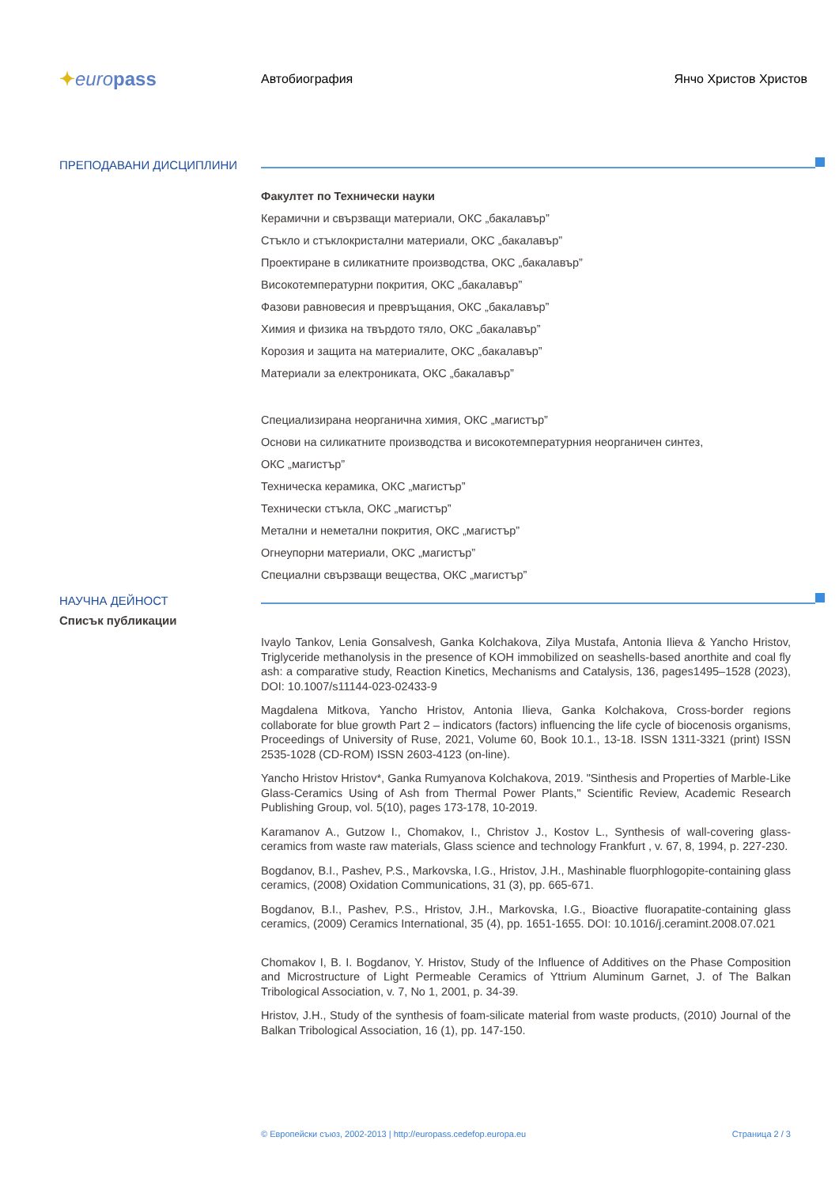✦europass
Автобиография Янчо Христов Христов
ПРЕПОДАВАНИ ДИСЦИПЛИНИ
Факултет по Технически науки
Керамични и свързващи материали, ОКС „бакалавър”
Стъкло и стъклокристални материали, ОКС „бакалавър”
Проектиране в силикатните производства, ОКС „бакалавър”
Високотемпературни покрития, ОКС „бакалавър”
Фазови равновесия и превръщания, ОКС „бакалавър”
Химия и физика на твърдото тяло, ОКС „бакалавър”
Корозия и защита на материалите, ОКС „бакалавър”
Материали за електрониката, ОКС „бакалавър”
Специализирана неорганична химия, ОКС „магистър”
Основи на силикатните производства и високотемпературния неорганичен синтез,
ОКС „магистър”
Техническа керамика, ОКС „магистър”
Технически стъкла, ОКС „магистър”
Метални и неметални покрития, ОКС „магистър”
Огнеупорни материали, ОКС „магистър”
Специални свързващи вещества, ОКС „магистър”
НАУЧНА ДЕЙНОСТ
Списък публикации
Ivaylo Tankov, Lenia Gonsalvesh, Ganka Kolchakova, Zilya Mustafa, Antonia Ilieva & Yancho Hristov, Triglyceride methanolysis in the presence of KOH immobilized on seashells-based anorthite and coal fly ash: a comparative study, Reaction Kinetics, Mechanisms and Catalysis, 136, pages1495–1528 (2023), DOI: 10.1007/s11144-023-02433-9
Magdalena Mitkova, Yancho Hristov, Antonia Ilieva, Ganka Kolchakova, Cross-border regions collaborate for blue growth Part 2 – indicators (factors) influencing the life cycle of biocenosis organisms, Proceedings of University of Ruse, 2021, Volume 60, Book 10.1., 13-18. ISSN 1311-3321 (print) ISSN 2535-1028 (CD-ROM) ISSN 2603-4123 (on-line).
Yancho Hristov Hristov*, Ganka Rumyanova Kolchakova, 2019. "Sinthesis and Properties of Marble-Like Glass-Ceramics Using of Ash from Thermal Power Plants," Scientific Review, Academic Research Publishing Group, vol. 5(10), pages 173-178, 10-2019.
Karamanov A., Gutzow I., Chomakov, I., Christov J., Kostov L., Synthesis of wall-covering glass-ceramics from waste raw materials, Glass science and technology Frankfurt , v. 67, 8, 1994, p. 227-230.
Bogdanov, B.I., Pashev, P.S., Markovska, I.G., Hristov, J.H., Mashinable fluorphlogopite-containing glass ceramics, (2008) Oxidation Communications, 31 (3), pp. 665-671.
Bogdanov, B.I., Pashev, P.S., Hristov, J.H., Markovska, I.G., Bioactive fluorapatite-containing glass ceramics, (2009) Ceramics International, 35 (4), pp. 1651-1655. DOI: 10.1016/j.ceramint.2008.07.021
Chomakov I, B. I. Bogdanov, Y. Hristov, Study of the Influence of Additives on the Phase Composition and Microstructure of Light Permeable Ceramics of Yttrium Aluminum Garnet, J. of The Balkan Tribological Association, v. 7, No 1, 2001, p. 34-39.
Hristov, J.H., Study of the synthesis of foam-silicate material from waste products, (2010) Journal of the Balkan Tribological Association, 16 (1), pp. 147-150.
© Европейски съюз, 2002-2013 | http://europass.cedefop.europa.eu Страница 2 / 3